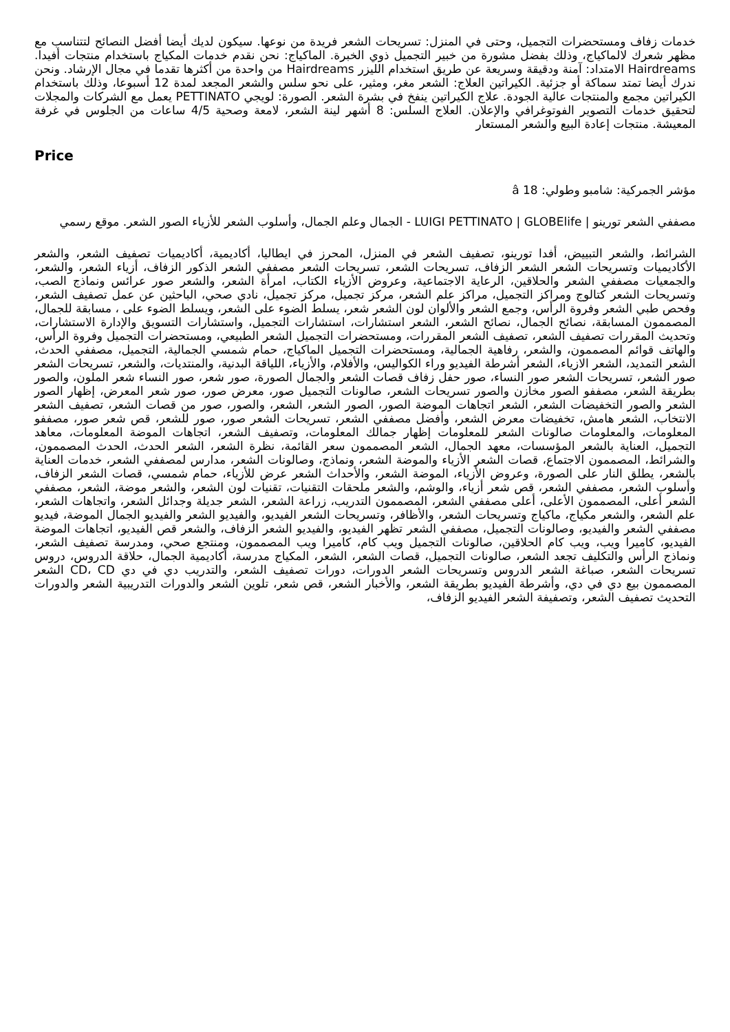خدمات زفاف ومستحضرات التجميل، وحتى في المنزل: تسريحات الشعر فريدة من نوعها. سيكون لديك أيضا أفضل النصائح لتتناسب مع مظهر شعرك لالماكياج، وذلك بفضل مشورة من خبير التجميل ذوي الخبرة. الماكياج: نحن نقدم خدمات المكياج باستخدام منتجات أفيدا. Hairdreams الامتداد: آمنة ودقيقة وسريعة عن طريق استخدام الليزر Hairdreams من واحدة من أكثرها تقدما في مجال الإرشاد. ونحن ندرك أيضا تمتد سماكة أو جزئية. الكيراتين العلاج: الشعر مغر، ومثير، على نحو سلس والشعر المجعد لمدة 12 أسبوعا، وذلك باستخدام الكيراتين مجمع والمنتجات عالية الجودة. علاج الكيراتين ينفخ في بشرة الشعر. الصورة: لويجي PETTINATO يعمل مع الشركات والمجلات لتحقيق خدمات التصوير الفوتوغرافي والإعلان. العلاج السلس: 8 أشهر لينة الشعر، لامعة وصحية 4/5 ساعات من الجلوس في غرفة المعيشة. منتجات إعادة البيع والشعر المستعار
Price
مؤشر الجمركية: شامبو وطولي: 18 â
مصففي الشعر تورينو | LUIGI PETTINATO | GLOBElife - الجمال وعلم الجمال، وأسلوب الشعر للأزياء الصور الشعر. موقع رسمي
الشرائط، والشعر التبييض، أفدا تورينو، تصفيف الشعر في المنزل، المحرز في ايطاليا، أكاديمية، أكاديميات تصفيف الشعر، والشعر الأكاديميات وتسريحات الشعر الشعر الزفاف، تسريحات الشعر، تسريحات الشعر مصففي الشعر الذكور الزفاف، أزياء الشعر، والشعر، والجمعيات مصففي الشعر والحلاقين، الرعاية الاجتماعية، وعروض الأزياء الكتاب، امرأة الشعر، والشعر صور عرائس ونماذج الصب، وتسريحات الشعر كتالوج ومراكز التجميل، مراكز علم الشعر، مركز تجميل، مركز تجميل، نادي صحي، الباحثين عن عمل تصفيف الشعر، وفحص طبي الشعر وفروة الرأس، وجمع الشعر والألوان لون الشعر شعر، يسلط الضوء على الشعر، ويسلط الضوء على ، مسابقة للجمال، المصممون المسابقة، نصائح الجمال، نصائح الشعر، الشعر استشارات، استشارات التجميل، واستشارات التسويق والإدارة الاستشارات، وتحديث المقررات تصفيف الشعر، تصفيف الشعر المقررات، ومستحضرات التجميل الشعر الطبيعي، ومستحضرات التجميل وفروة الرأس، والهاتف قوائم المصممون، والشعر، رفاهية الجمالية، ومستحضرات التجميل الماكياج، حمام شمسي الجمالية، التجميل، مصففي الحدث، الشعر التمديد، الشعر الازياء، الشعر أشرطة الفيديو وراء الكواليس، والأفلام، والأزياء، اللياقة البدنية، والمنتديات، والشعر، تسريحات الشعر صور الشعر، تسريحات الشعر صور النساء، صور حفل زفاف قصات الشعر والجمال الصورة، صور شعر، صور النساء شعر الملون، والصور بطريقة الشعر، مصففو الصور مخازن والصور تسريحات الشعر، صالونات التجميل صور، معرض صور، صور شعر المعرض، إظهار الصور الشعر والصور التخفيضات الشعر، الشعر اتجاهات الموضة الصور، الصور الشعر، الشعر، والصور، صور من قصات الشعر، تصفيف الشعر الانتخاب، الشعر هامش، تخفيضات معرض الشعر، وأفضل مصففي الشعر، تسريحات الشعر صور، صور للشعر، قص شعر صور، مصففو المعلومات، والمعلومات صالونات الشعر للمعلومات إظهار جمالك المعلومات، وتصفيف الشعر، اتجاهات الموضة المعلومات، معاهد التجميل، العناية بالشعر المؤسسات، معهد الجمال، الشعر المصممون سعر القائمة، نظرة الشعر، الشعر الحدث، الحدث المصممون، والشرائط، المصممون الاجتماع، قصات الشعر الأزياء والموضة الشعر، ونماذج، وصالونات الشعر، مدارس لمصففي الشعر، خدمات العناية بالشعر، يطلق النار على الصورة، وعروض الأزياء، الموضة الشعر، والأحداث الشعر عرض للأزياء، حمام شمسي، قصات الشعر الزفاف، وأسلوب الشعر، مصففي الشعر، قص شعر أزياء، والوشم، والشعر ملحقات التقنيات، تقنيات لون الشعر، والشعر موضة، الشعر، مصففي الشعر أعلى، المصممون الأعلى، أعلى مصففي الشعر، المصممون التدريب، زراعة الشعر، الشعر جديلة وجدائل الشعر، واتجاهات الشعر، علم الشعر، والشعر مكياج، ماكياج وتسريحات الشعر، والأظافر، وتسريحات الشعر الفيديو، والفيديو الشعر والفيديو الجمال الموضة، فيديو مصففي الشعر والفيديو، وصالونات التجميل، مصففي الشعر تظهر الفيديو، والفيديو الشعر الزفاف، والشعر قص الفيديو، اتجاهات الموضة الفيديو، كاميرا ويب، ويب كام الحلاقين، صالونات التجميل ويب كام، كاميرا ويب المصممون، ومنتجع صحي، ومدرسة تصفيف الشعر، ونماذج الرأس والتكليف تجعد الشعر، صالونات التجميل، قصات الشعر، الشعر، المكياج مدرسة، أكاديمية الجمال، حلاقة الدروس، دروس تسريحات الشعر، صباغة الشعر الدروس وتسريحات الشعر الدورات، دورات تصفيف الشعر، والتدريب دي في دي CD، CD الشعر المصممون بيع دي في دي، وأشرطة الفيديو بطريقة الشعر، والأخبار الشعر، قص شعر، تلوين الشعر والدورات التدريبية الشعر والدورات التحديث تصفيف الشعر، وتصفيفة الشعر الفيديو الزفاف،